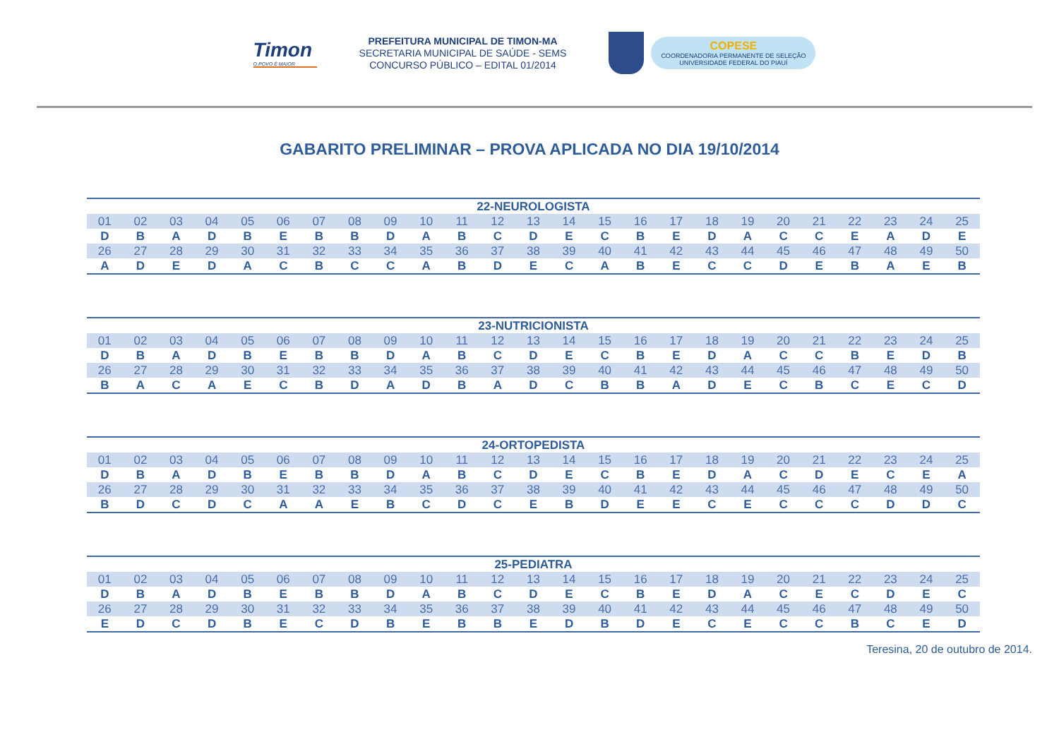Timon
O POVO É MAIOR
PREFEITURA MUNICIPAL DE TIMON-MA
SECRETARIA MUNICIPAL DE SAÚDE - SEMS
CONCURSO PÚBLICO – EDITAL 01/2014
COPESE
COORDENADORIA PERMANENTE DE SELEÇÃO
UNIVERSIDADE FEDERAL DO PIAUÍ
GABARITO PRELIMINAR – PROVA APLICADA NO DIA 19/10/2014
| 22-NEUROLOGISTA | | | | | | | | | | | | | | | | | | | | | | | | |
| --- | --- | --- | --- | --- | --- | --- | --- | --- | --- | --- | --- | --- | --- | --- | --- | --- | --- | --- | --- | --- | --- | --- | --- | --- |
| 01 | 02 | 03 | 04 | 05 | 06 | 07 | 08 | 09 | 10 | 11 | 12 | 13 | 14 | 15 | 16 | 17 | 18 | 19 | 20 | 21 | 22 | 23 | 24 | 25 |
| D | B | A | D | B | E | B | B | D | A | B | C | D | E | C | B | E | D | A | C | C | E | A | D | E |
| 26 | 27 | 28 | 29 | 30 | 31 | 32 | 33 | 34 | 35 | 36 | 37 | 38 | 39 | 40 | 41 | 42 | 43 | 44 | 45 | 46 | 47 | 48 | 49 | 50 |
| A | D | E | D | A | C | B | C | C | A | B | D | E | C | A | B | E | C | C | D | E | B | A | E | B |
| 23-NUTRICIONISTA | | | | | | | | | | | | | | | | | | | | | | | | |
| --- | --- | --- | --- | --- | --- | --- | --- | --- | --- | --- | --- | --- | --- | --- | --- | --- | --- | --- | --- | --- | --- | --- | --- | --- |
| 01 | 02 | 03 | 04 | 05 | 06 | 07 | 08 | 09 | 10 | 11 | 12 | 13 | 14 | 15 | 16 | 17 | 18 | 19 | 20 | 21 | 22 | 23 | 24 | 25 |
| D | B | A | D | B | E | B | B | D | A | B | C | D | E | C | B | E | D | A | C | C | B | E | D | B |
| 26 | 27 | 28 | 29 | 30 | 31 | 32 | 33 | 34 | 35 | 36 | 37 | 38 | 39 | 40 | 41 | 42 | 43 | 44 | 45 | 46 | 47 | 48 | 49 | 50 |
| B | A | C | A | E | C | B | D | A | D | B | A | D | C | B | B | A | D | E | C | B | C | E | C | D |
| 24-ORTOPEDISTA | | | | | | | | | | | | | | | | | | | | | | | | |
| --- | --- | --- | --- | --- | --- | --- | --- | --- | --- | --- | --- | --- | --- | --- | --- | --- | --- | --- | --- | --- | --- | --- | --- | --- |
| 01 | 02 | 03 | 04 | 05 | 06 | 07 | 08 | 09 | 10 | 11 | 12 | 13 | 14 | 15 | 16 | 17 | 18 | 19 | 20 | 21 | 22 | 23 | 24 | 25 |
| D | B | A | D | B | E | B | B | D | A | B | C | D | E | C | B | E | D | A | C | D | E | C | E | A |
| 26 | 27 | 28 | 29 | 30 | 31 | 32 | 33 | 34 | 35 | 36 | 37 | 38 | 39 | 40 | 41 | 42 | 43 | 44 | 45 | 46 | 47 | 48 | 49 | 50 |
| B | D | C | D | C | A | A | E | B | C | D | C | E | B | D | E | E | C | E | C | C | C | D | D | C |
| 25-PEDIATRA | | | | | | | | | | | | | | | | | | | | | | | | |
| --- | --- | --- | --- | --- | --- | --- | --- | --- | --- | --- | --- | --- | --- | --- | --- | --- | --- | --- | --- | --- | --- | --- | --- | --- |
| 01 | 02 | 03 | 04 | 05 | 06 | 07 | 08 | 09 | 10 | 11 | 12 | 13 | 14 | 15 | 16 | 17 | 18 | 19 | 20 | 21 | 22 | 23 | 24 | 25 |
| D | B | A | D | B | E | B | B | D | A | B | C | D | E | C | B | E | D | A | C | E | C | D | E | C |
| 26 | 27 | 28 | 29 | 30 | 31 | 32 | 33 | 34 | 35 | 36 | 37 | 38 | 39 | 40 | 41 | 42 | 43 | 44 | 45 | 46 | 47 | 48 | 49 | 50 |
| E | D | C | D | B | E | C | D | B | E | B | B | E | D | B | D | E | C | E | C | C | B | C | E | D |
Teresina, 20 de outubro de 2014.